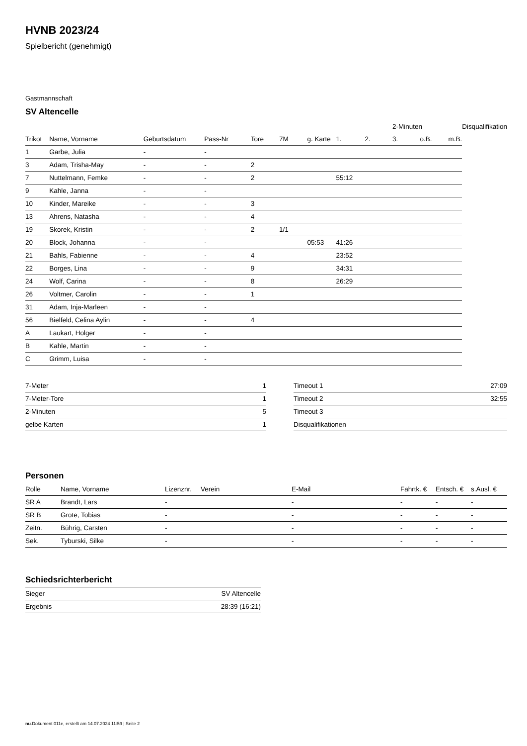HVNB 2023/24
Spielbericht (genehmigt)
Gastmannschaft
SV Altencelle
| | | | | | | | | | 2-Minuten | | | Disqualifikation |
| --- | --- | --- | --- | --- | --- | --- | --- | --- | --- | --- | --- | --- |
| Trikot | Name, Vorname | Geburtsdatum | Pass-Nr | Tore | 7M | g. Karte | 1. | 2. | 3. | o.B. | m.B. | |
| 1 | Garbe, Julia | - | - | | | | | | | | | |
| 3 | Adam, Trisha-May | - | - | 2 | | | | | | | | |
| 7 | Nuttelmann, Femke | - | - | 2 | | | 55:12 | | | | | |
| 9 | Kahle, Janna | - | - | | | | | | | | | |
| 10 | Kinder, Mareike | - | - | 3 | | | | | | | | |
| 13 | Ahrens, Natasha | - | - | 4 | | | | | | | | |
| 19 | Skorek, Kristin | - | - | 2 | 1/1 | | | | | | | |
| 20 | Block, Johanna | - | - | | | 05:53 | 41:26 | | | | | |
| 21 | Bahls, Fabienne | - | - | 4 | | | 23:52 | | | | | |
| 22 | Borges, Lina | - | - | 9 | | | 34:31 | | | | | |
| 24 | Wolf, Carina | - | - | 8 | | | 26:29 | | | | | |
| 26 | Voltmer, Carolin | - | - | 1 | | | | | | | | |
| 31 | Adam, Inja-Marleen | - | - | | | | | | | | | |
| 56 | Bielfeld, Celina Aylin | - | - | 4 | | | | | | | | |
| A | Laukart, Holger | - | - | | | | | | | | | |
| B | Kahle, Martin | - | - | | | | | | | | | |
| C | Grimm, Luisa | - | - | | | | | | | | | |
| 7-Meter | 1 |
| 7-Meter-Tore | 1 |
| 2-Minuten | 5 |
| gelbe Karten | 1 |
| Timeout 1 | 27:09 |
| Timeout 2 | 32:55 |
| Timeout 3 | |
| Disqualifikationen | |
Personen
| Rolle | Name, Vorname | Lizenznr. | Verein | E-Mail | Fahrtk. € | Entsch. € | s.Ausl. € |
| --- | --- | --- | --- | --- | --- | --- | --- |
| SR A | Brandt, Lars | - | | - | - | - | - |
| SR B | Grote, Tobias | - | | - | - | - | - |
| Zeitn. | Bührig, Carsten | - | | - | - | - | - |
| Sek. | Tyburski, Silke | - | | - | - | - | - |
Schiedsrichterbericht
| Sieger | SV Altencelle |
| Ergebnis | 28:39 (16:21) |
nu.Dokument 011e, erstellt am 14.07.2024 11:59 | Seite 2